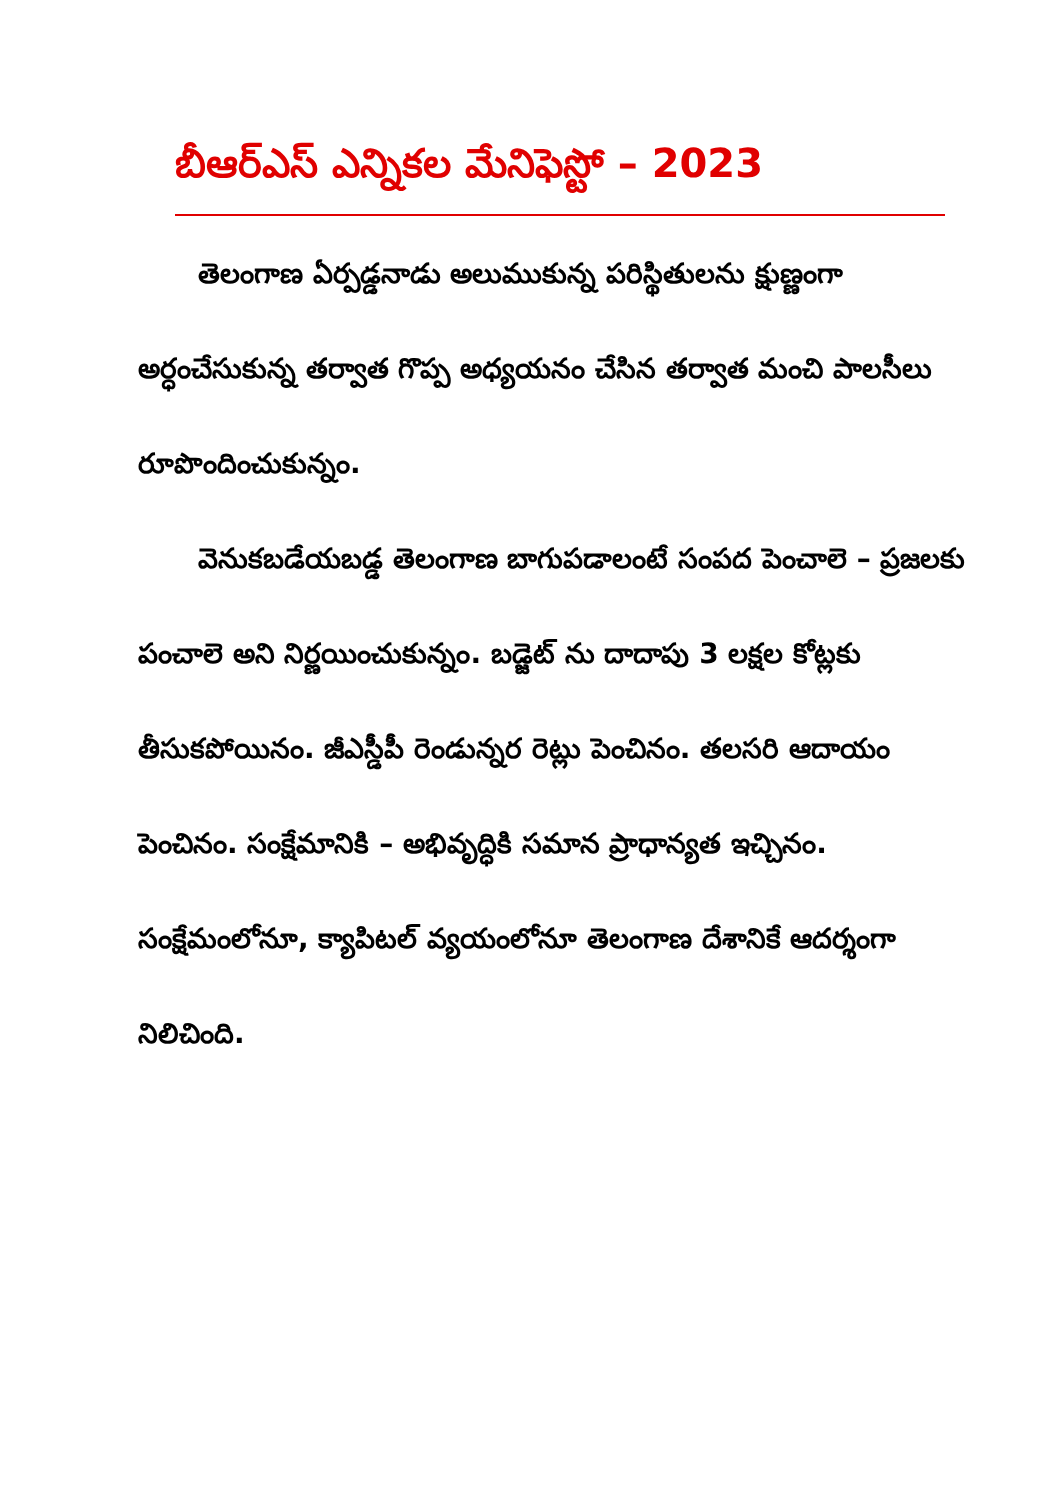బీఆర్‌ఎస్ ఎన్నికల మేనిఫెస్టో – 2023
తెలంగాణ ఏర్పడ్డనాడు అలుముకున్న పరిస్థితులను క్షుణ్ణంగా అర్ధంచేసుకున్న తర్వాత గొప్ప అధ్యయనం చేసిన తర్వాత మంచి పాలసీలు రూపొందించుకున్నం.
వెనుకబడేయబడ్డ తెలంగాణ బాగుపడాలంటే సంపద పెంచాలె – ప్రజలకు పంచాలె అని నిర్ణయించుకున్నం. బడ్జెట్ ను దాదాపు 3 లక్షల కోట్లకు తీసుకపోయినం. జీఎస్డీపీ రెండున్నర రెట్లు పెంచినం. తలసరి ఆదాయం పెంచినం. సంక్షేమానికి – అభివృద్ధికి సమాన ప్రాధాన్యత ఇచ్చినం. సంక్షేమంలోనూ, క్యాపిటల్ వ్యయంలోనూ తెలంగాణ దేశానికే ఆదర్శంగా నిలిచింది.